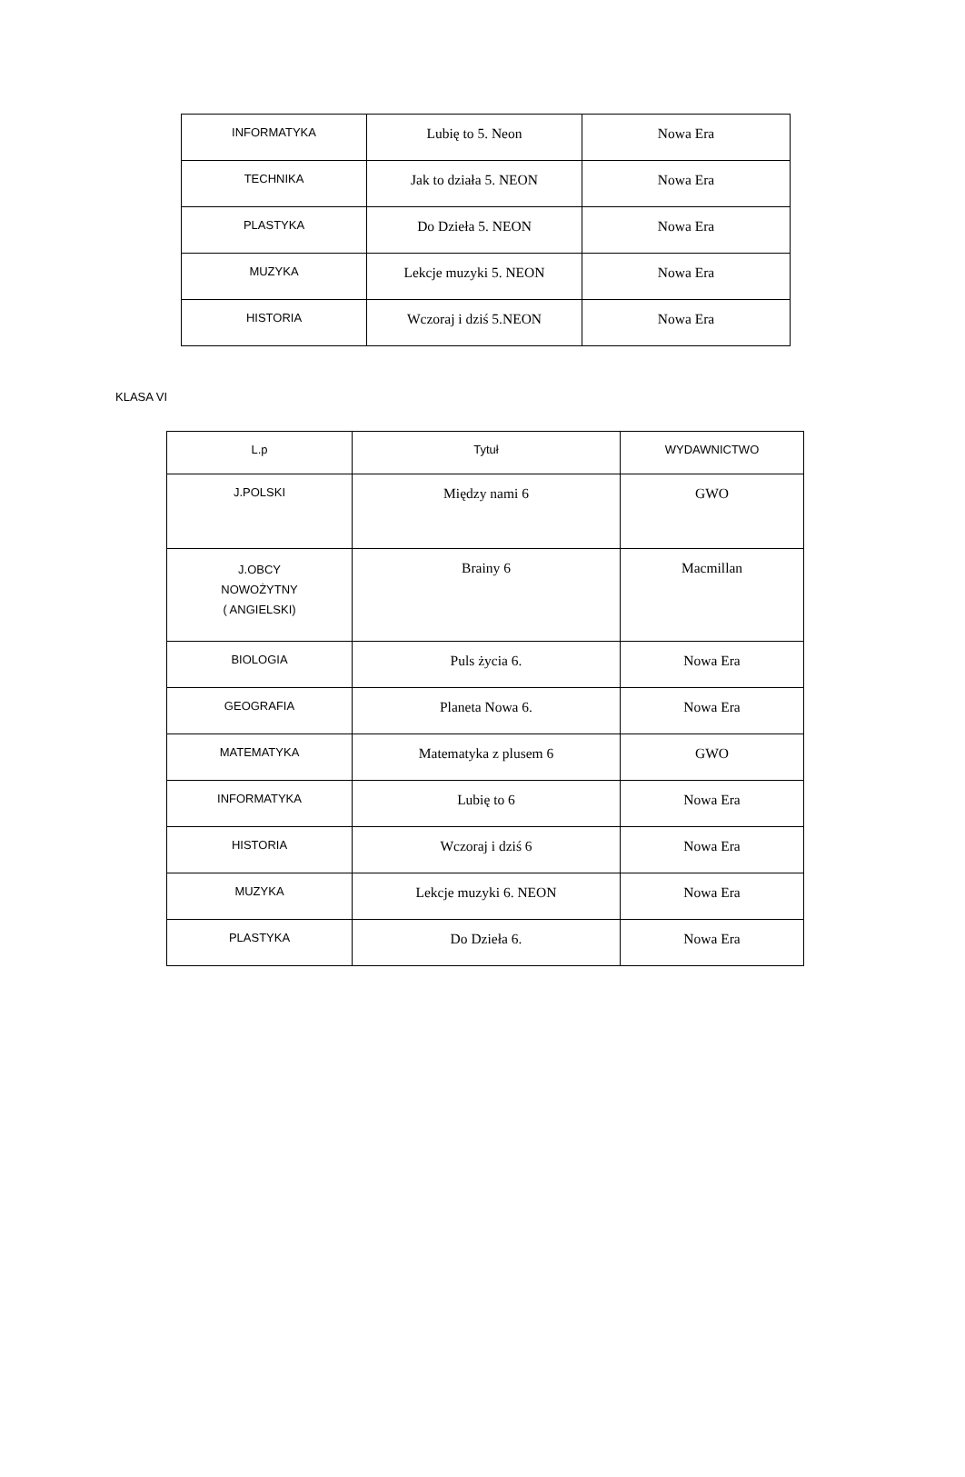| INFORMATYKA | Lubię to 5. Neon | Nowa Era |
| TECHNIKA | Jak to działa 5. NEON | Nowa Era |
| PLASTYKA | Do Dzieła 5. NEON | Nowa Era |
| MUZYKA | Lekcje muzyki 5. NEON | Nowa Era |
| HISTORIA | Wczoraj i dziś 5.NEON | Nowa Era |
KLASA VI
| L.p | Tytuł | WYDAWNICTWO |
| --- | --- | --- |
| J.POLSKI | Między nami 6 | GWO |
| J.OBCY NOWOŻYTNY ( ANGIELSKI) | Brainy 6 | Macmillan |
| BIOLOGIA | Puls życia 6. | Nowa Era |
| GEOGRAFIA | Planeta Nowa 6. | Nowa Era |
| MATEMATYKA | Matematyka z plusem 6 | GWO |
| INFORMATYKA | Lubię to 6 | Nowa Era |
| HISTORIA | Wczoraj i dziś 6 | Nowa Era |
| MUZYKA | Lekcje muzyki 6. NEON | Nowa Era |
| PLASTYKA | Do Dzieła 6. | Nowa Era |